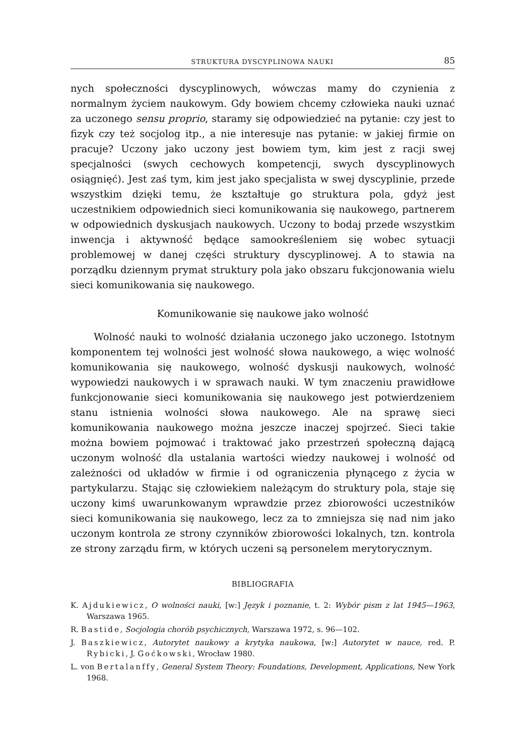STRUKTURA DYSCYPLINOWA NAUKI 85
nych społeczności dyscyplinowych, wówczas mamy do czynienia z normalnym życiem naukowym. Gdy bowiem chcemy człowieka nauki uznać za uczonego sensu proprio, staramy się odpowiedzieć na pytanie: czy jest to fizyk czy też socjolog itp., a nie interesuje nas pytanie: w jakiej firmie on pracuje? Uczony jako uczony jest bowiem tym, kim jest z racji swej specjalności (swych cechowych kompetencji, swych dyscyplinowych osiągnięć). Jest zaś tym, kim jest jako specjalista w swej dyscyplinie, przede wszystkim dzięki temu, że kształtuje go struktura pola, gdyż jest uczestnikiem odpowiednich sieci komunikowania się naukowego, partnerem w odpowiednich dyskusjach naukowych. Uczony to bodaj przede wszystkim inwencja i aktywność będące samookreśleniem się wobec sytuacji problemowej w danej części struktury dyscyplinowej. A to stawia na porządku dziennym prymat struktury pola jako obszaru fukcjonowania wielu sieci komunikowania się naukowego.
Komunikowanie się naukowe jako wolność
Wolność nauki to wolność działania uczonego jako uczonego. Istotnym komponentem tej wolności jest wolność słowa naukowego, a więc wolność komunikowania się naukowego, wolność dyskusji naukowych, wolność wypowiedzi naukowych i w sprawach nauki. W tym znaczeniu prawidłowe funkcjonowanie sieci komunikowania się naukowego jest potwierdzeniem stanu istnienia wolności słowa naukowego. Ale na sprawę sieci komunikowania naukowego można jeszcze inaczej spojrzeć. Sieci takie można bowiem pojmować i traktować jako przestrzeń społeczną dającą uczonym wolność dla ustalania wartości wiedzy naukowej i wolność od zależności od układów w firmie i od ograniczenia płynącego z życia w partykularzu. Stając się człowiekiem należącym do struktury pola, staje się uczony kimś uwarunkowanym wprawdzie przez zbiorowości uczestników sieci komunikowania się naukowego, lecz za to zmniejsza się nad nim jako uczonym kontrola ze strony czynników zbiorowości lokalnych, tzn. kontrola ze strony zarządu firm, w których uczeni są personelem merytorycznym.
BIBLIOGRAFIA
K. Ajdukiewicz, O wolności nauki, [w:] Język i poznanie, t. 2: Wybór pism z lat 1945—1963, Warszawa 1965.
R. Bastide, Socjologia chorób psychicznych, Warszawa 1972, s. 96—102.
J. Baszkiewicz, Autorytet naukowy a krytyka naukowa, [w:] Autorytet w nauce, red. P. Rybicki, J. Goćkowski, Wrocław 1980.
L. von Bertalanffy, General System Theory: Foundations, Development, Applications, New York 1968.